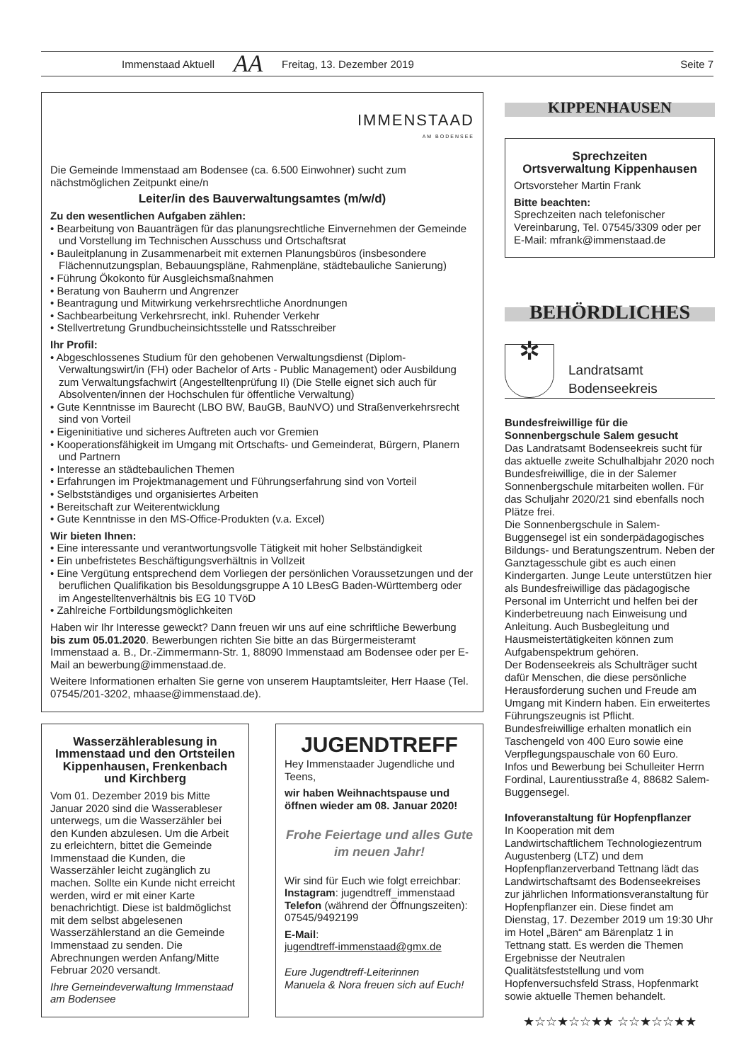Immenstaad Aktuell AA Freitag, 13. Dezember 2019 Seite 7
IMMENSTAAD
AM BODENSEE
Die Gemeinde Immenstaad am Bodensee (ca. 6.500 Einwohner) sucht zum nächstmöglichen Zeitpunkt eine/n
Leiter/in des Bauverwaltungsamtes (m/w/d)
Zu den wesentlichen Aufgaben zählen:
• Bearbeitung von Bauanträgen für das planungsrechtliche Einvernehmen der Gemeinde und Vorstellung im Technischen Ausschuss und Ortschaftsrat
• Bauleitplanung in Zusammenarbeit mit externen Planungsbüros (insbesondere Flächennutzungsplan, Bebauungspläne, Rahmenpläne, städtebauliche Sanierung)
• Führung Ökokonto für Ausgleichsmaßnahmen
• Beratung von Bauherrn und Angrenzer
• Beantragung und Mitwirkung verkehrsrechtliche Anordnungen
• Sachbearbeitung Verkehrsrecht, inkl. Ruhender Verkehr
• Stellvertretung Grundbucheinsichtsstelle und Ratsschreiber
Ihr Profil:
• Abgeschlossenes Studium für den gehobenen Verwaltungsdienst (Diplom-Verwaltungswirt/in (FH) oder Bachelor of Arts - Public Management) oder Ausbildung zum Verwaltungsfachwirt (Angestelltenprüfung II) (Die Stelle eignet sich auch für Absolventen/innen der Hochschulen für öffentliche Verwaltung)
• Gute Kenntnisse im Baurecht (LBO BW, BauGB, BauNVO) und Straßenverkehrsrecht sind von Vorteil
• Eigeninitiative und sicheres Auftreten auch vor Gremien
• Kooperationsfähigkeit im Umgang mit Ortschafts- und Gemeinderat, Bürgern, Planern und Partnern
• Interesse an städtebaulichen Themen
• Erfahrungen im Projektmanagement und Führungserfahrung sind von Vorteil
• Selbstständiges und organisiertes Arbeiten
• Bereitschaft zur Weiterentwicklung
• Gute Kenntnisse in den MS-Office-Produkten (v.a. Excel)
Wir bieten Ihnen:
• Eine interessante und verantwortungsvolle Tätigkeit mit hoher Selbständigkeit
• Ein unbefristetes Beschäftigungsverhältnis in Vollzeit
• Eine Vergütung entsprechend dem Vorliegen der persönlichen Voraussetzungen und der beruflichen Qualifikation bis Besoldungsgruppe A 10 LBesG Baden-Württemberg oder im Angestelltenverhältnis bis EG 10 TVöD
• Zahlreiche Fortbildungsmöglichkeiten
Haben wir Ihr Interesse geweckt? Dann freuen wir uns auf eine schriftliche Bewerbung bis zum 05.01.2020. Bewerbungen richten Sie bitte an das Bürgermeisteramt Immenstaad a. B., Dr.-Zimmermann-Str. 1, 88090 Immenstaad am Bodensee oder per E-Mail an bewerbung@immenstaad.de.
Weitere Informationen erhalten Sie gerne von unserem Hauptamtsleiter, Herr Haase (Tel. 07545/201-3202, mhaase@immenstaad.de).
Wasserzählerablesung in Immenstaad und den Ortsteilen Kippenhausen, Frenkenbach und Kirchberg
Vom 01. Dezember 2019 bis Mitte Januar 2020 sind die Wasserableser unterwegs, um die Wasserzähler bei den Kunden abzulesen. Um die Arbeit zu erleichtern, bittet die Gemeinde Immenstaad die Kunden, die Wasserzähler leicht zugänglich zu machen. Sollte ein Kunde nicht erreicht werden, wird er mit einer Karte benachrichtigt. Diese ist baldmöglichst mit dem selbst abgelesenen Wasserzählerstand an die Gemeinde Immenstaad zu senden. Die Abrechnungen werden Anfang/Mitte Februar 2020 versandt.
Ihre Gemeindeverwaltung Immenstaad am Bodensee
JUGENDTREFF
Hey Immenstaader Jugendliche und Teens,
wir haben Weihnachtspause und öffnen wieder am 08. Januar 2020!
Frohe Feiertage und alles Gute im neuen Jahr!
Wir sind für Euch wie folgt erreichbar:
Instagram: jugendtreff_immenstaad
Telefon (während der Öffnungszeiten): 07545/9492199
E-Mail:
jugendtreff-immenstaad@gmx.de
Eure Jugendtreff-Leiterinnen
Manuela & Nora freuen sich auf Euch!
KIPPENHAUSEN
Sprechzeiten
Ortsverwaltung Kippenhausen
Ortsvorsteher Martin Frank
Bitte beachten:
Sprechzeiten nach telefonischer Vereinbarung, Tel. 07545/3309 oder per E-Mail: mfrank@immenstaad.de
BEHÖRDLICHES
✲
Landratsamt
Bodenseekreis
Bundesfreiwillige für die Sonnenbergschule Salem gesucht
Das Landratsamt Bodenseekreis sucht für das aktuelle zweite Schulhalbjahr 2020 noch Bundesfreiwillige, die in der Salemer Sonnenbergschule mitarbeiten wollen. Für das Schuljahr 2020/21 sind ebenfalls noch Plätze frei.
Die Sonnenbergschule in Salem-Buggensegel ist ein sonderpädagogisches Bildungs- und Beratungszentrum. Neben der Ganztagesschule gibt es auch einen Kindergarten. Junge Leute unterstützen hier als Bundesfreiwillige das pädagogische Personal im Unterricht und helfen bei der Kinderbetreuung nach Einweisung und Anleitung. Auch Busbegleitung und Hausmeistertätigkeiten können zum Aufgabenspektrum gehören.
Der Bodenseekreis als Schulträger sucht dafür Menschen, die diese persönliche Herausforderung suchen und Freude am Umgang mit Kindern haben. Ein erweitertes Führungszeugnis ist Pflicht. Bundesfreiwillige erhalten monatlich ein Taschengeld von 400 Euro sowie eine Verpflegungspauschale von 60 Euro.
Infos und Bewerbung bei Schulleiter Herrn Fordinal, Laurentiusstraße 4, 88682 Salem-Buggensegel.
Infoveranstaltung für Hopfenpflanzer
In Kooperation mit dem Landwirtschaftlichem Technologiezentrum Augustenberg (LTZ) und dem Hopfenpflanzerverband Tettnang lädt das Landwirtschaftsamt des Bodenseekreises zur jährlichen Informationsveranstaltung für Hopfenpflanzer ein. Diese findet am Dienstag, 17. Dezember 2019 um 19:30 Uhr im Hotel „Bären“ am Bärenplatz 1 in Tettnang statt. Es werden die Themen Ergebnisse der Neutralen Qualitätsfeststellung und vom Hopfenversuchsfeld Strass, Hopfenmarkt sowie aktuelle Themen behandelt.
★☆☆★☆☆★★ ☆☆★☆☆★★